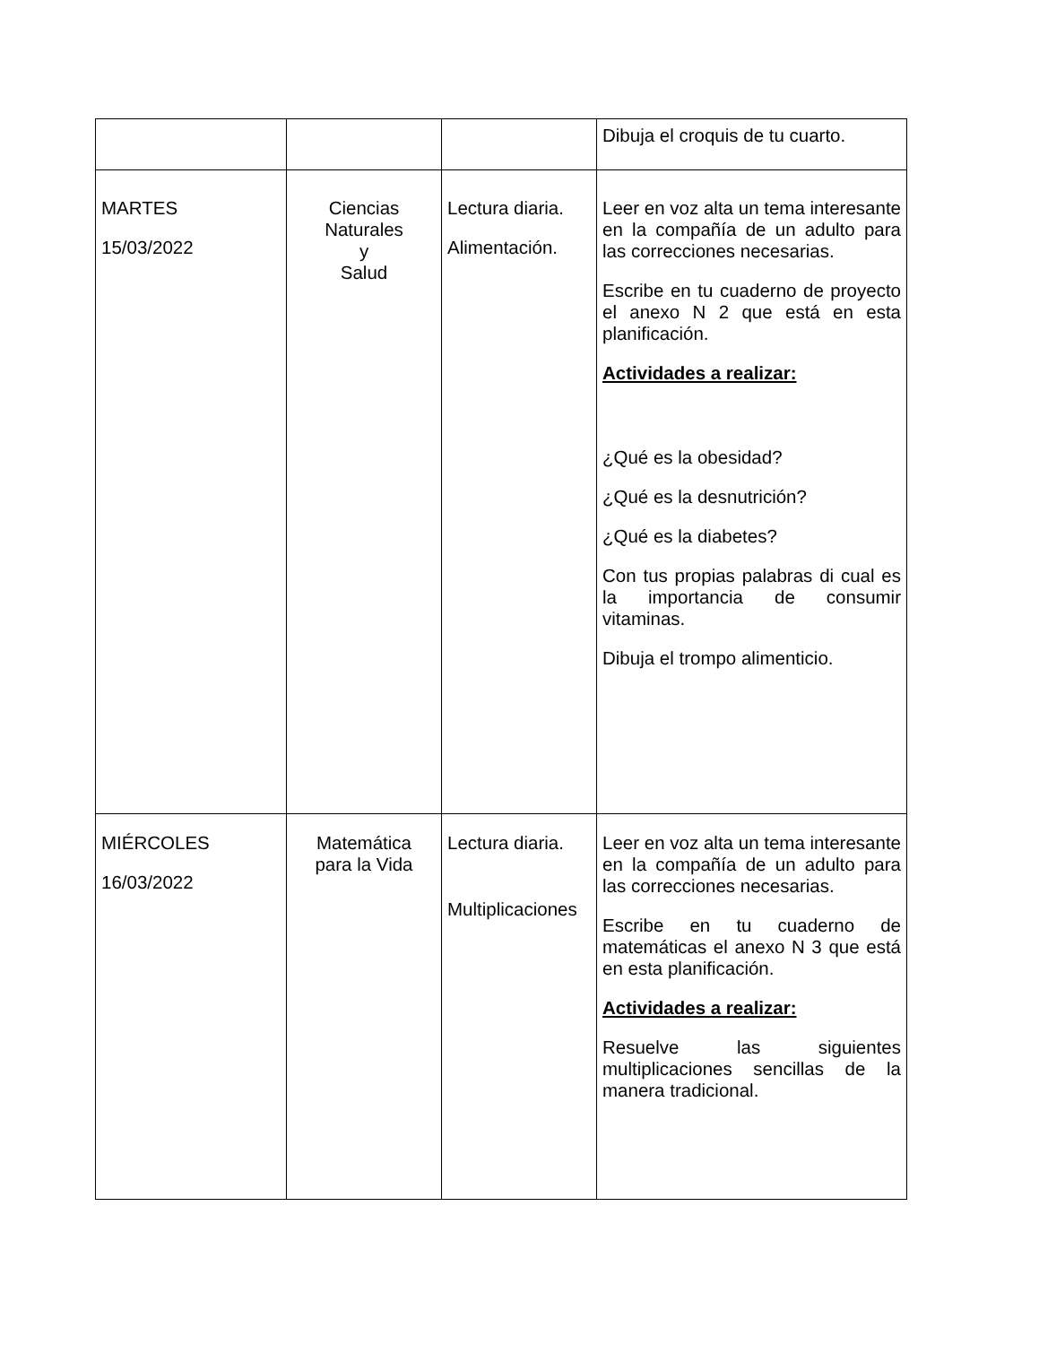| | | | Dibuja el croquis de tu cuarto. |
| MARTES 15/03/2022 | Ciencias Naturales y Salud | Lectura diaria. Alimentación. | Leer en voz alta un tema interesante en la compañía de un adulto para las correcciones necesarias. Escribe en tu cuaderno de proyecto el anexo N 2 que está en esta planificación. Actividades a realizar: ¿Qué es la obesidad? ¿Qué es la desnutrición? ¿Qué es la diabetes? Con tus propias palabras di cual es la importancia de consumir vitaminas. Dibuja el trompo alimenticio. |
| MIÉRCOLES 16/03/2022 | Matemática para la Vida | Lectura diaria. Multiplicaciones | Leer en voz alta un tema interesante en la compañía de un adulto para las correcciones necesarias. Escribe en tu cuaderno de matemáticas el anexo N 3 que está en esta planificación. Actividades a realizar: Resuelve las siguientes multiplicaciones sencillas de la manera tradicional. |